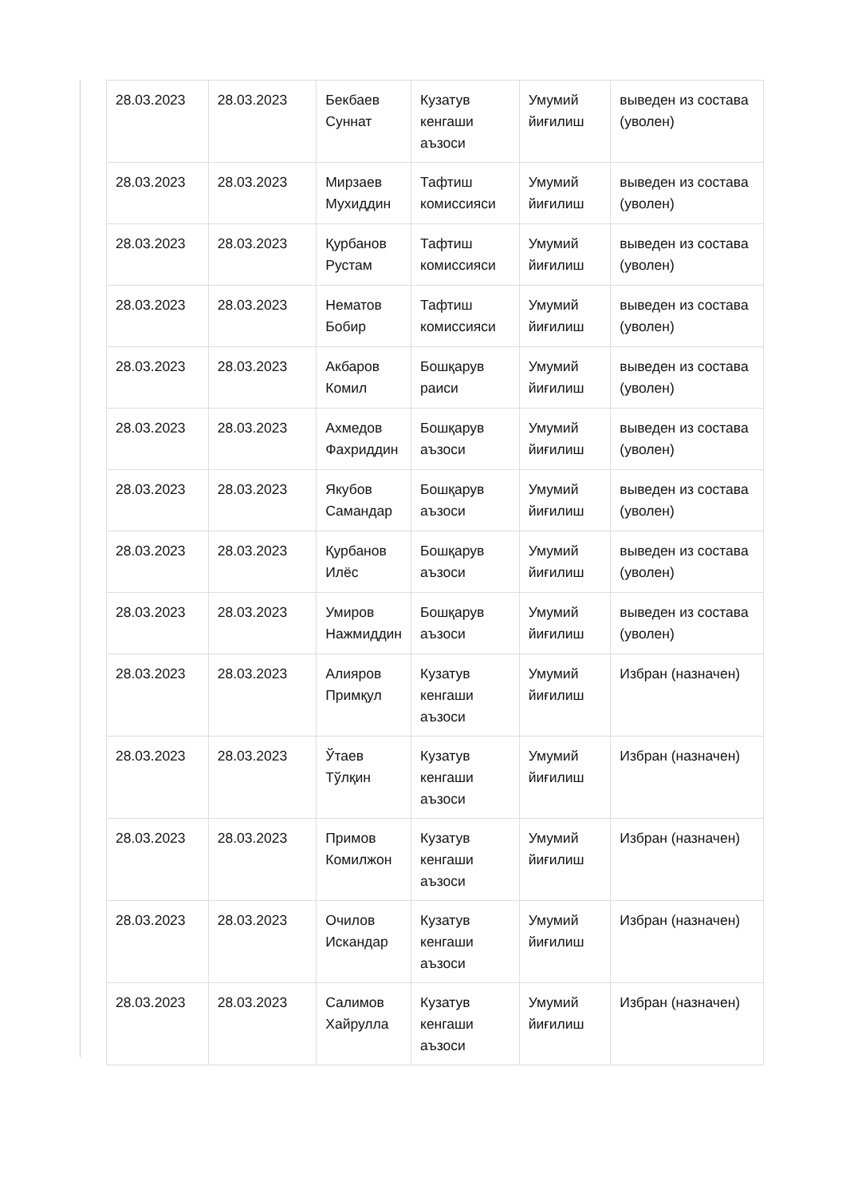| 28.03.2023 | 28.03.2023 | Бекбаев Суннат | Кузатув кенгаши аъзоси | Умумий йиғилиш | выведен из состава (уволен) |
| 28.03.2023 | 28.03.2023 | Мирзаев Мухиддин | Тафтиш комиссияси | Умумий йиғилиш | выведен из состава (уволен) |
| 28.03.2023 | 28.03.2023 | Қурбанов Рустам | Тафтиш комиссияси | Умумий йиғилиш | выведен из состава (уволен) |
| 28.03.2023 | 28.03.2023 | Нематов Бобир | Тафтиш комиссияси | Умумий йиғилиш | выведен из состава (уволен) |
| 28.03.2023 | 28.03.2023 | Акбаров Комил | Бошқарув раиси | Умумий йиғилиш | выведен из состава (уволен) |
| 28.03.2023 | 28.03.2023 | Ахмедов Фахриддин | Бошқарув аъзоси | Умумий йиғилиш | выведен из состава (уволен) |
| 28.03.2023 | 28.03.2023 | Якубов Самандар | Бошқарув аъзоси | Умумий йиғилиш | выведен из состава (уволен) |
| 28.03.2023 | 28.03.2023 | Қурбанов Илёс | Бошқарув аъзоси | Умумий йиғилиш | выведен из состава (уволен) |
| 28.03.2023 | 28.03.2023 | Умиров Нажмиддин | Бошқарув аъзоси | Умумий йиғилиш | выведен из состава (уволен) |
| 28.03.2023 | 28.03.2023 | Алияров Примқул | Кузатув кенгаши аъзоси | Умумий йиғилиш | Избран (назначен) |
| 28.03.2023 | 28.03.2023 | Ўтаев Тўлқин | Кузатув кенгаши аъзоси | Умумий йиғилиш | Избран (назначен) |
| 28.03.2023 | 28.03.2023 | Примов Комилжон | Кузатув кенгаши аъзоси | Умумий йиғилиш | Избран (назначен) |
| 28.03.2023 | 28.03.2023 | Очилов Искандар | Кузатув кенгаши аъзоси | Умумий йиғилиш | Избран (назначен) |
| 28.03.2023 | 28.03.2023 | Салимов Хайрулла | Кузатув кенгаши аъзоси | Умумий йиғилиш | Избран (назначен) |